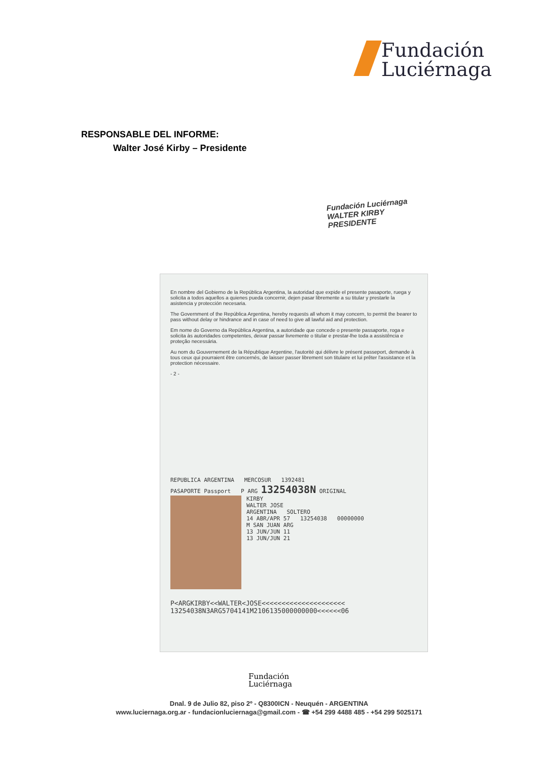Fundación
Luciérnaga
RESPONSABLE DEL INFORME:
Walter José Kirby – Presidente
Fundación Luciérnaga
WALTER KIRBY
PRESIDENTE
En nombre del Gobierno de la República Argentina, la autoridad que expide el presente pasaporte, ruega y solicita a todos aquellos a quienes pueda concernir, dejen pasar libremente a su titular y prestarle la asistencia y protección necesaria.
The Government of the República Argentina, hereby requests all whom it may concern, to permit the bearer to pass without delay or hindrance and in case of need to give all lawful aid and protection.
Em nome do Governo da República Argentina, a autoridade que concede o presente passaporte, roga e solicita às autoridades competentes, deixar passar livremente o titular e prestar-lhe toda a assistência e proteção necessária.
Au nom du Gouvernement de la République Argentine, l'autorité qui délivre le présent passeport, demande à tous ceux qui pourraient être concernés, de laisser passer librement son titulaire et lui prêter l'assistance et la protection nécessaire.
- 2 -
REPUBLICA ARGENTINA MERCOSUR 1392481
PASAPORTE Passport P ARG 13254038N ORIGINAL
KIRBY
WALTER JOSE
ARGENTINA SOLTERO
14 ABR/APR 57 13254038 00000000
M SAN JUAN ARG
13 JUN/JUN 11
13 JUN/JUN 21
P<ARGKIRBY<<WALTER<JOSE<<<<<<<<<<<<<<<<<<<<<
13254038N3ARG5704141M2106135000000000<<<<<<06
Fundación
Luciérnaga
Dnal. 9 de Julio 82, piso 2º - Q8300ICN - Neuquén - ARGENTINA
www.luciernaga.org.ar - fundacionluciernaga@gmail.com - ☎ +54 299 4488 485 - +54 299 5025171